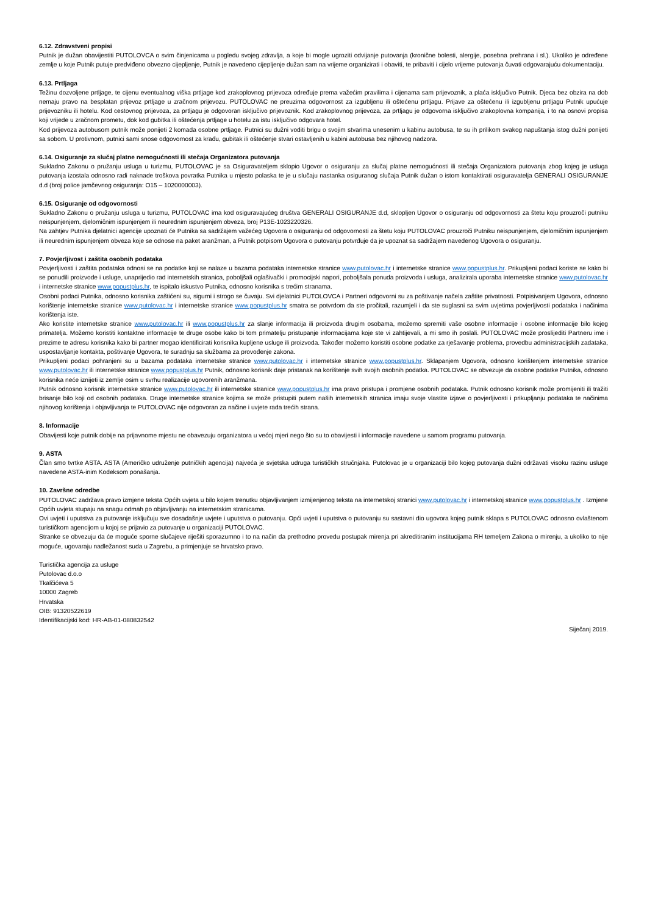6.12. Zdravstveni propisi
Putnik je dužan obavijestiti PUTOLOVCA o svim činjenicama u pogledu svojeg zdravlja, a koje bi mogle ugroziti odvijanje putovanja (kronične bolesti, alergije, posebna prehrana i sl.). Ukoliko je određene zemlje u koje Putnik putuje predviđeno obvezno cijepljenje, Putnik je navedeno cijepljenje dužan sam na vrijeme organizirati i obaviti, te pribaviti i cijelo vrijeme putovanja čuvati odgovarajuću dokumentaciju.
6.13. Prtljaga
Težinu dozvoljene prtljage, te cijenu eventualnog viška prtljage kod zrakoplovnog prijevoza određuje prema važećim pravilima i cijenama sam prijevoznik, a plaća isključivo Putnik. Djeca bez obzira na dob nemaju pravo na besplatan prijevoz prtljage u zračnom prijevozu. PUTOLOVAC ne preuzima odgovornost za izgubljenu ili oštećenu prtljagu. Prijave za oštećenu ili izgubljenu prtljagu Putnik upućuje prijevozniku ili hotelu. Kod cestovnog prijevoza, za prtljagu je odgovoran isključivo prijevoznik. Kod zrakoplovnog prijevoza, za prtljagu je odgovorna isključivo zrakoplovna kompanija, i to na osnovi propisa koji vrijede u zračnom prometu, dok kod gubitka ili oštećenja prtljage u hotelu za istu isključivo odgovara hotel.
Kod prijevoza autobusom putnik može ponijeti 2 komada osobne prtljage. Putnici su dužni voditi brigu o svojim stvarima unesenim u kabinu autobusa, te su ih prilikom svakog napuštanja istog dužni ponijeti sa sobom. U protivnom, putnici sami snose odgovornost za krađu, gubitak ili oštećenje stvari ostavljenih u kabini autobusa bez njihovog nadzora.
6.14. Osiguranje za slučaj platne nemogućnosti ili stečaja Organizatora putovanja
Sukladno Zakonu o pružanju usluga u turizmu, PUTOLOVAC je sa Osiguravateljem sklopio Ugovor o osiguranju za slučaj platne nemogućnosti ili stečaja Organizatora putovanja zbog kojeg je usluga putovanja izostala odnosno radi naknade troškova povratka Putnika u mjesto polaska te je u slučaju nastanka osiguranog slučaja Putnik dužan o istom kontaktirati osiguravatelja GENERALI OSIGURANJE d.d (broj police jamčevnog osiguranja: O15 – 1020000003).
6.15. Osiguranje od odgovornosti
Sukladno Zakonu o pružanju usluga u turizmu, PUTOLOVAC ima kod osiguravajućeg društva GENERALI OSIGURANJE d.d, sklopljen Ugovor o osiguranju od odgovornosti za štetu koju prouzroči putniku neispunjenjem, djelomičnim ispunjenjem ili neurednim ispunjenjem obveza, broj P13E-1023220326.
Na zahtjev Putnika djelatnici agencije upoznati će Putnika sa sadržajem važećeg Ugovora o osiguranju od odgovornosti za štetu koju PUTOLOVAC prouzroči Putniku neispunjenjem, djelomičnim ispunjenjem ili neurednim ispunjenjem obveza koje se odnose na paket aranžman, a Putnik potpisom Ugovora o putovanju potvrđuje da je upoznat sa sadržajem navedenog Ugovora o osiguranju.
7. Povjerljivost i zaštita osobnih podataka
Povjerljivosti i zaštita podataka odnosi se na podatke koji se nalaze u bazama podataka internetske stranice www.putolovac.hr i internetske stranice www.popustplus.hr. Prikupljeni podaci koriste se kako bi se ponudili proizvode i usluge, unaprijedio rad internetskih stranica, poboljšali oglašivački i promocijski napori, poboljšala ponuda proizvoda i usluga, analizirala uporaba internetske stranice www.putolovac.hr i internetske stranice www.popustplus.hr, te ispitalo iskustvo Putnika, odnosno korisnika s trećim stranama.
Osobni podaci Putnika, odnosno korisnika zaštićeni su, sigurni i strogo se čuvaju. Svi djelatnici PUTOLOVCA i Partneri odgovorni su za poštivanje načela zaštite privatnosti. Potpisivanjem Ugovora, odnosno korištenje internetske stranice www.putolovac.hr i internetske stranice www.popustplus.hr smatra se potvrdom da ste pročitali, razumjeli i da ste suglasni sa svim uvjetima povjerljivosti podataka i načinima korištenja iste.
Ako koristite internetske stranice www.putolovac.hr ili www.popustplus.hr za slanje informacija ili proizvoda drugim osobama, možemo spremiti vaše osobne informacije i osobne informacije bilo kojeg primatelja. Možemo koristiti kontaktne informacije te druge osobe kako bi tom primatelju pristupanje informacijama koje ste vi zahtijevali, a mi smo ih poslali. PUTOLOVAC može proslijediti Partneru ime i prezime te adresu korisnika kako bi partner mogao identificirati korisnika kupljene usluge ili proizvoda. Također možemo koristiti osobne podatke za rješavanje problema, provedbu administracijskih zadataka, uspostavljanje kontakta, poštivanje Ugovora, te suradnju sa službama za provođenje zakona.
Prikupljeni podaci pohranjeni su u bazama podataka internetske stranice www.putolovac.hr i internetske stranice www.popustplus.hr. Sklapanjem Ugovora, odnosno korištenjem internetske stranice www.putolovac.hr ili internetske stranice www.popustplus.hr Putnik, odnosno korisnik daje pristanak na korištenje svih svojih osobnih podatka. PUTOLOVAC se obvezuje da osobne podatke Putnika, odnosno korisnika neće iznijeti iz zemlje osim u svrhu realizacije ugovorenih aranžmana.
Putnik odnosno korisnik internetske stranice www.putolovac.hr ili internetske stranice www.popustplus.hr ima pravo pristupa i promjene osobnih podataka. Putnik odnosno korisnik može promijeniti ili tražiti brisanje bilo koji od osobnih podataka. Druge internetske stranice kojima se može pristupiti putem naših internetskih stranica imaju svoje vlastite izjave o povjerljivosti i prikupljanju podataka te načinima njihovog korištenja i objavljivanja te PUTOLOVAC nije odgovoran za načine i uvjete rada trećih strana.
8. Informacije
Obavijesti koje putnik dobije na prijavnome mjestu ne obavezuju organizatora u većoj mjeri nego što su to obavijesti i informacije navedene u samom programu putovanja.
9. ASTA
Član smo tvrtke ASTA. ASTA (Američko udruženje putničkih agencija) najveća je svjetska udruga turističkih stručnjaka. Putolovac je u organizaciji bilo kojeg putovanja dužni održavati visoku razinu usluge navedene ASTA-inim Kodeksom ponašanja.
10. Završne odredbe
PUTOLOVAC zadržava pravo izmjene teksta Općih uvjeta u bilo kojem trenutku objavljivanjem izmijenjenog teksta na internetskoj stranici www.putolovac.hr i internetskoj stranice www.popustplus.hr . Izmjene Općih uvjeta stupaju na snagu odmah po objavljivanju na internetskim stranicama.
Ovi uvjeti i uputstva za putovanje isključuju sve dosadašnje uvjete i uputstva o putovanju. Opći uvjeti i uputstva o putovanju su sastavni dio ugovora kojeg putnik sklapa s PUTOLOVAC odnosno ovlaštenom turističkom agencijom u kojoj se prijavio za putovanje u organizaciji PUTOLOVAC.
Stranke se obvezuju da će moguće sporne slučajeve riješiti sporazumno i to na način da prethodno provedu postupak mirenja pri akreditiranim institucijama RH temeljem Zakona o mirenju, a ukoliko to nije moguće, ugovaraju nadležanost suda u Zagrebu, a primjenjuje se hrvatsko pravo.
Turistička agencija za usluge
Putolovac d.o.o
Tkalčićeva 5
10000 Zagreb
Hrvatska
OIB: 91320522619
Identifikacijski kod: HR-AB-01-080832542
Siječanj 2019.